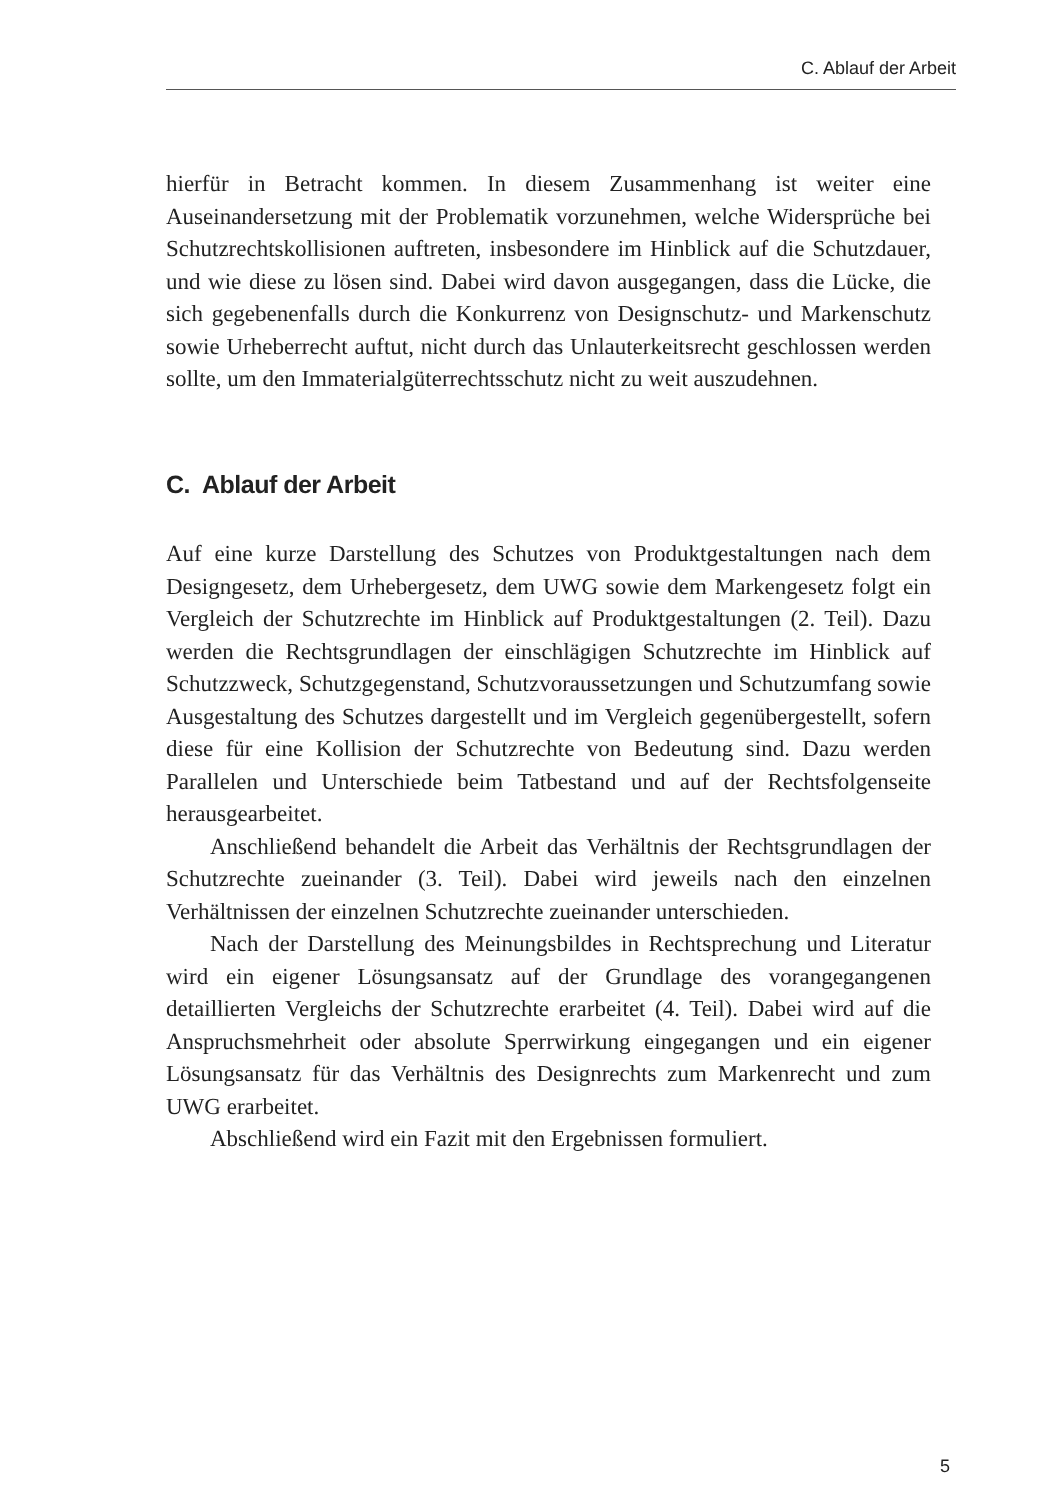C. Ablauf der Arbeit
hierfür in Betracht kommen. In diesem Zusammenhang ist weiter eine Auseinandersetzung mit der Problematik vorzunehmen, welche Widersprüche bei Schutzrechtskollisionen auftreten, insbesondere im Hinblick auf die Schutzdauer, und wie diese zu lösen sind. Dabei wird davon ausgegangen, dass die Lücke, die sich gegebenenfalls durch die Konkurrenz von Designschutz- und Markenschutz sowie Urheberrecht auftut, nicht durch das Unlauterkeitsrecht geschlossen werden sollte, um den Immaterialgüterrechtsschutz nicht zu weit auszudehnen.
C. Ablauf der Arbeit
Auf eine kurze Darstellung des Schutzes von Produktgestaltungen nach dem Designgesetz, dem Urhebergesetz, dem UWG sowie dem Markengesetz folgt ein Vergleich der Schutzrechte im Hinblick auf Produktgestaltungen (2. Teil). Dazu werden die Rechtsgrundlagen der einschlägigen Schutzrechte im Hinblick auf Schutzzweck, Schutzgegenstand, Schutzvoraussetzungen und Schutzumfang sowie Ausgestaltung des Schutzes dargestellt und im Vergleich gegenübergestellt, sofern diese für eine Kollision der Schutzrechte von Bedeutung sind. Dazu werden Parallelen und Unterschiede beim Tatbestand und auf der Rechtsfolgenseite herausgearbeitet.
Anschließend behandelt die Arbeit das Verhältnis der Rechtsgrundlagen der Schutzrechte zueinander (3. Teil). Dabei wird jeweils nach den einzelnen Verhältnissen der einzelnen Schutzrechte zueinander unterschieden.
Nach der Darstellung des Meinungsbildes in Rechtsprechung und Literatur wird ein eigener Lösungsansatz auf der Grundlage des vorangegangenen detaillierten Vergleichs der Schutzrechte erarbeitet (4. Teil). Dabei wird auf die Anspruchsmehrheit oder absolute Sperrwirkung eingegangen und ein eigener Lösungsansatz für das Verhältnis des Designrechts zum Markenrecht und zum UWG erarbeitet.
Abschließend wird ein Fazit mit den Ergebnissen formuliert.
5